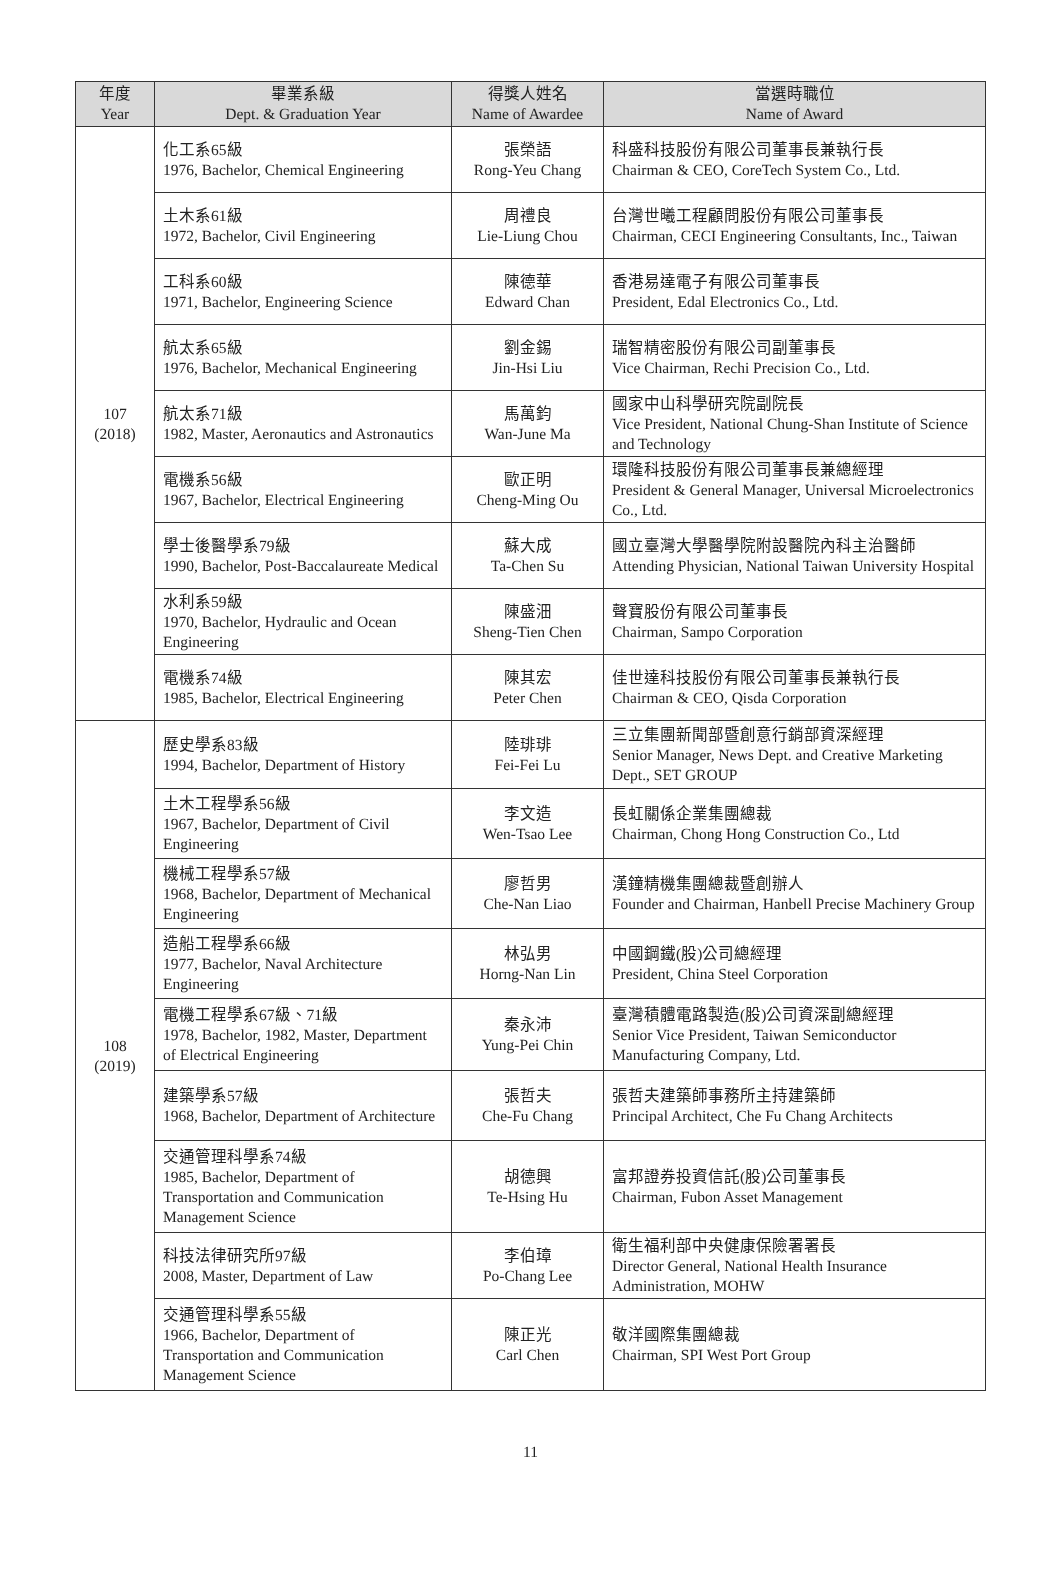| 年度 Year | 畢業系級 Dept. & Graduation Year | 得獎人姓名 Name of Awardee | 當選時職位 Name of Award |
| --- | --- | --- | --- |
| 107 (2018) | 化工系65級 1976, Bachelor, Chemical Engineering | 張榮語 Rong-Yeu Chang | 科盛科技股份有限公司董事長兼執行長 Chairman & CEO, CoreTech System Co., Ltd. |
| | 土木系61級 1972, Bachelor, Civil Engineering | 周禮良 Lie-Liung Chou | 台灣世曦工程顧問股份有限公司董事長 Chairman, CECI Engineering Consultants, Inc., Taiwan |
| | 工科系60級 1971, Bachelor, Engineering Science | 陳德華 Edward Chan | 香港易達電子有限公司董事長 President, Edal Electronics Co., Ltd. |
| | 航太系65級 1976, Bachelor, Mechanical Engineering | 劉金錫 Jin-Hsi Liu | 瑞智精密股份有限公司副董事長 Vice Chairman, Rechi Precision Co., Ltd. |
| | 航太系71級 1982, Master, Aeronautics and Astronautics | 馬萬鈞 Wan-June Ma | 國家中山科學研究院副院長 Vice President, National Chung-Shan Institute of Science and Technology |
| | 電機系56級 1967, Bachelor, Electrical Engineering | 歐正明 Cheng-Ming Ou | 環隆科技股份有限公司董事長兼總經理 President & General Manager, Universal Microelectronics Co., Ltd. |
| | 學士後醫學系79級 1990, Bachelor, Post-Baccalaureate Medical | 蘇大成 Ta-Chen Su | 國立臺灣大學醫學院附設醫院內科主治醫師 Attending Physician, National Taiwan University Hospital |
| | 水利系59級 1970, Bachelor, Hydraulic and Ocean Engineering | 陳盛沺 Sheng-Tien Chen | 聲寶股份有限公司董事長 Chairman, Sampo Corporation |
| | 電機系74級 1985, Bachelor, Electrical Engineering | 陳其宏 Peter Chen | 佳世達科技股份有限公司董事長兼執行長 Chairman & CEO, Qisda Corporation |
| 108 (2019) | 歷史學系83級 1994, Bachelor, Department of History | 陸琲琲 Fei-Fei Lu | 三立集團新聞部暨創意行銷部資深經理 Senior Manager, News Dept. and Creative Marketing Dept., SET GROUP |
| | 土木工程學系56級 1967, Bachelor, Department of Civil Engineering | 李文造 Wen-Tsao Lee | 長虹關係企業集團總裁 Chairman, Chong Hong Construction Co., Ltd |
| | 機械工程學系57級 1968, Bachelor, Department of Mechanical Engineering | 廖哲男 Che-Nan Liao | 漢鐘精機集團總裁暨創辦人 Founder and Chairman, Hanbell Precise Machinery Group |
| | 造船工程學系66級 1977, Bachelor, Naval Architecture Engineering | 林弘男 Horng-Nan Lin | 中國鋼鐵(股)公司總經理 President, China Steel Corporation |
| | 電機工程學系67級、71級 1978, Bachelor, 1982, Master, Department of Electrical Engineering | 秦永沛 Yung-Pei Chin | 臺灣積體電路製造(股)公司資深副總經理 Senior Vice President, Taiwan Semiconductor Manufacturing Company, Ltd. |
| | 建築學系57級 1968, Bachelor, Department of Architecture | 張哲夫 Che-Fu Chang | 張哲夫建築師事務所主持建築師 Principal Architect, Che Fu Chang Architects |
| | 交通管理科學系74級 1985, Bachelor, Department of Transportation and Communication Management Science | 胡德興 Te-Hsing Hu | 富邦證券投資信託(股)公司董事長 Chairman, Fubon Asset Management |
| | 科技法律研究所97級 2008, Master, Department of Law | 李伯璋 Po-Chang Lee | 衛生福利部中央健康保險署署長 Director General, National Health Insurance Administration, MOHW |
| | 交通管理科學系55級 1966, Bachelor, Department of Transportation and Communication Management Science | 陳正光 Carl Chen | 敬洋國際集團總裁 Chairman, SPI West Port Group |
11